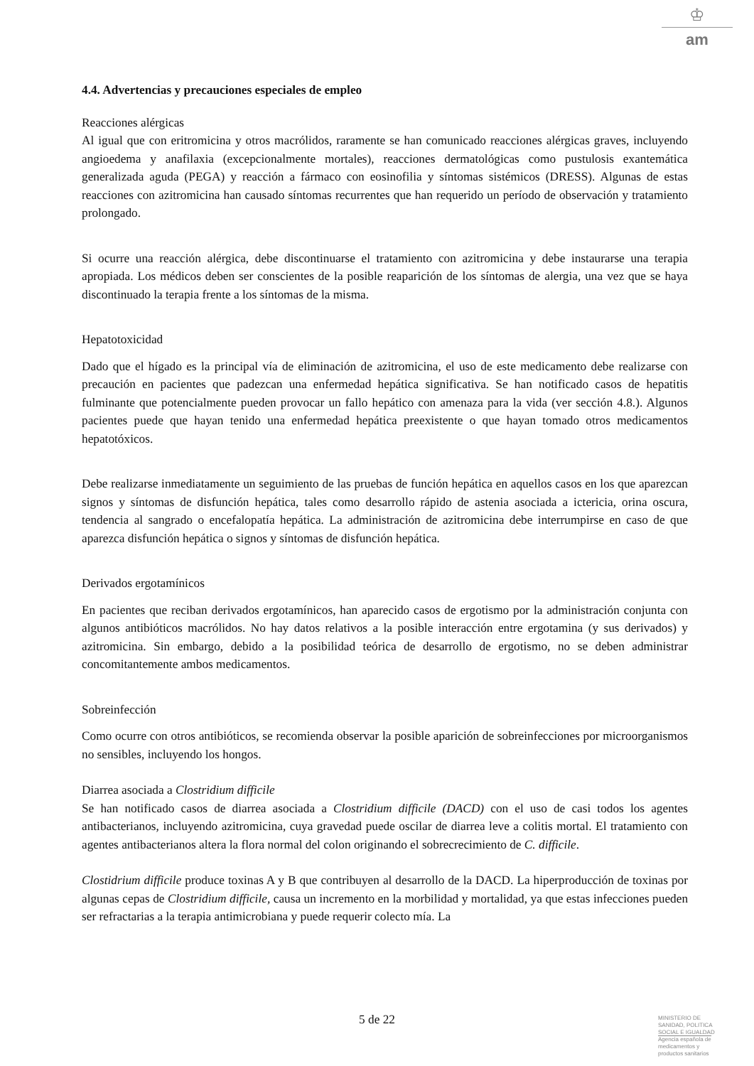♔
am
4.4. Advertencias y precauciones especiales de empleo
Reacciones alérgicas
Al igual que con eritromicina y otros macrólidos, raramente se han comunicado reacciones alérgicas graves, incluyendo angioedema y anafilaxia (excepcionalmente mortales), reacciones dermatológicas como pustulosis exantemática generalizada aguda (PEGA) y reacción a fármaco con eosinofilia y síntomas sistémicos (DRESS). Algunas de estas reacciones con azitromicina han causado síntomas recurrentes que han requerido un período de observación y tratamiento prolongado.
Si ocurre una reacción alérgica, debe discontinuarse el tratamiento con azitromicina y debe instaurarse una terapia apropiada. Los médicos deben ser conscientes de la posible reaparición de los síntomas de alergia, una vez que se haya discontinuado la terapia frente a los síntomas de la misma.
Hepatotoxicidad
Dado que el hígado es la principal vía de eliminación de azitromicina, el uso de este medicamento debe realizarse con precaución en pacientes que padezcan una enfermedad hepática significativa. Se han notificado casos de hepatitis fulminante que potencialmente pueden provocar un fallo hepático con amenaza para la vida (ver sección 4.8.). Algunos pacientes puede que hayan tenido una enfermedad hepática preexistente o que hayan tomado otros medicamentos hepatotóxicos.
Debe realizarse inmediatamente un seguimiento de las pruebas de función hepática en aquellos casos en los que aparezcan signos y síntomas de disfunción hepática, tales como desarrollo rápido de astenia asociada a ictericia, orina oscura, tendencia al sangrado o encefalopatía hepática. La administración de azitromicina debe interrumpirse en caso de que aparezca disfunción hepática o signos y síntomas de disfunción hepática.
Derivados ergotamínicos
En pacientes que reciban derivados ergotamínicos, han aparecido casos de ergotismo por la administración conjunta con algunos antibióticos macrólidos. No hay datos relativos a la posible interacción entre ergotamina (y sus derivados) y azitromicina. Sin embargo, debido a la posibilidad teórica de desarrollo de ergotismo, no se deben administrar concomitantemente ambos medicamentos.
Sobreinfección
Como ocurre con otros antibióticos, se recomienda observar la posible aparición de sobreinfecciones por microorganismos no sensibles, incluyendo los hongos.
Diarrea asociada a Clostridium difficile
Se han notificado casos de diarrea asociada a Clostridium difficile (DACD) con el uso de casi todos los agentes antibacterianos, incluyendo azitromicina, cuya gravedad puede oscilar de diarrea leve a colitis mortal. El tratamiento con agentes antibacterianos altera la flora normal del colon originando el sobrecrecimiento de C. difficile.
Clostidrium difficile produce toxinas A y B que contribuyen al desarrollo de la DACD. La hiperproducción de toxinas por algunas cepas de Clostridium difficile, causa un incremento en la morbilidad y mortalidad, ya que estas infecciones pueden ser refractarias a la terapia antimicrobiana y puede requerir colecto mía. La
5 de 22
MINISTERIO DE
SANIDAD, POLITICA
SOCIAL E IGUALDAD
Agencia española de
medicamentos y
productos sanitarios